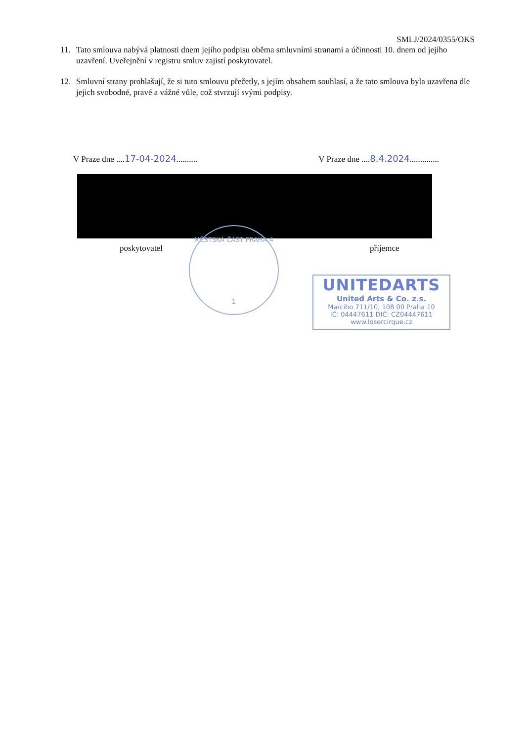SMLJ/2024/0355/OKS
11. Tato smlouva nabývá platnosti dnem jejího podpisu oběma smluvními stranami a účinnosti 10. dnem od jejího uzavření. Uveřejnění v registru smluv zajistí poskytovatel.
12. Smluvní strany prohlašují, že si tuto smlouvu přečetly, s jejím obsahem souhlasí, a že tato smlouva byla uzavřena dle jejich svobodné, pravé a vážné vůle, což stvrzují svými podpisy.
V Praze dne ....17-04-2024..........
V Praze dne ....8.4.2024..............
MĚSTSKÁ ČÁST PRAHA 4
1
poskytovatel příjemce
UNITEDARTS
United Arts & Co. z.s.
Marciho 711/10, 108 00 Praha 10
IČ: 04447611 DIČ: CZ04447611
www.losercirque.cz